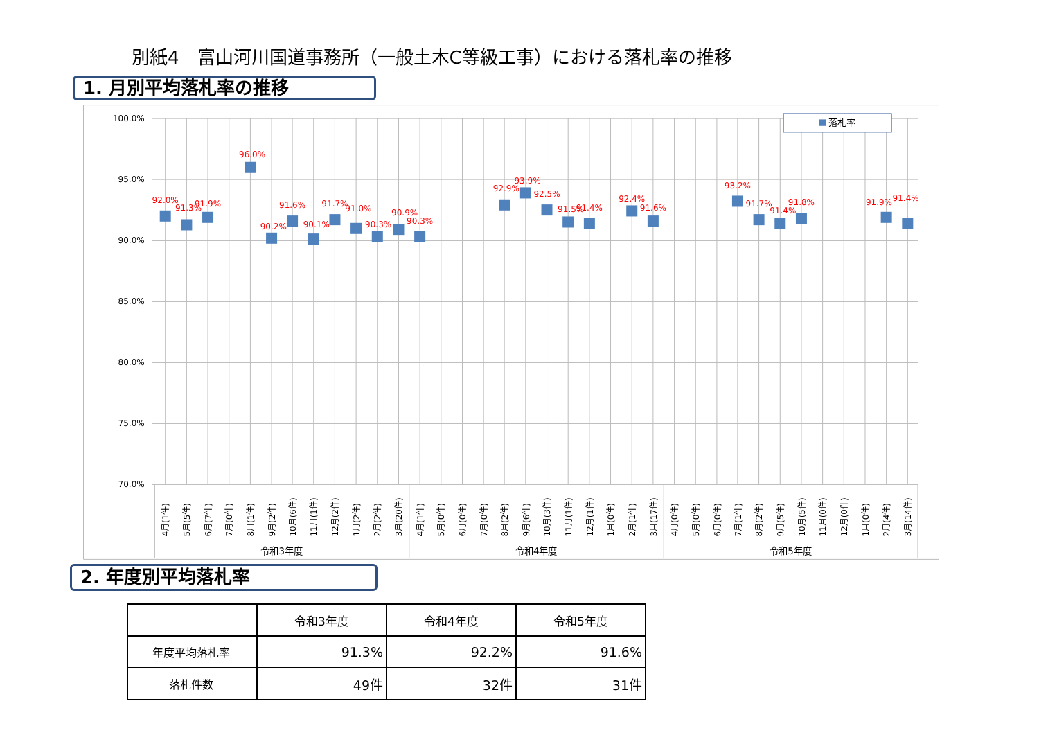別紙4　富山河川国道事務所（一般土木C等級工事）における落札率の推移
1. 月別平均落札率の推移
100.0%
95.0%
90.0%
85.0%
80.0%
75.0%
70.0%
落札率
92.0%
91.3%
91.9%
96.0%
90.2%
91.6%
90.1%
91.7%
91.0%
90.3%
90.9%
90.3%
92.9%
93.9%
92.5%
91.5%
91.4%
92.4%
91.6%
93.2%
91.7%
91.4%
91.8%
91.9%
91.4%
4月(1件)
5月(5件)
6月(7件)
7月(0件)
8月(1件)
9月(2件)
10月(6件)
11月(1件)
12月(2件)
1月(2件)
2月(2件)
3月(20件)
4月(1件)
5月(0件)
6月(0件)
7月(0件)
8月(2件)
9月(6件)
10月(3件)
11月(1件)
12月(1件)
1月(0件)
2月(1件)
3月(17件)
4月(0件)
5月(0件)
6月(0件)
7月(1件)
8月(2件)
9月(5件)
10月(5件)
11月(0件)
12月(0件)
1月(0件)
2月(4件)
3月(14件)
令和3年度
令和4年度
令和5年度
2. 年度別平均落札率
| | 令和3年度 | 令和4年度 | 令和5年度 |
| --- | --- | --- | --- |
| 年度平均落札率 | 91.3% | 92.2% | 91.6% |
| 落札件数 | 49件 | 32件 | 31件 |